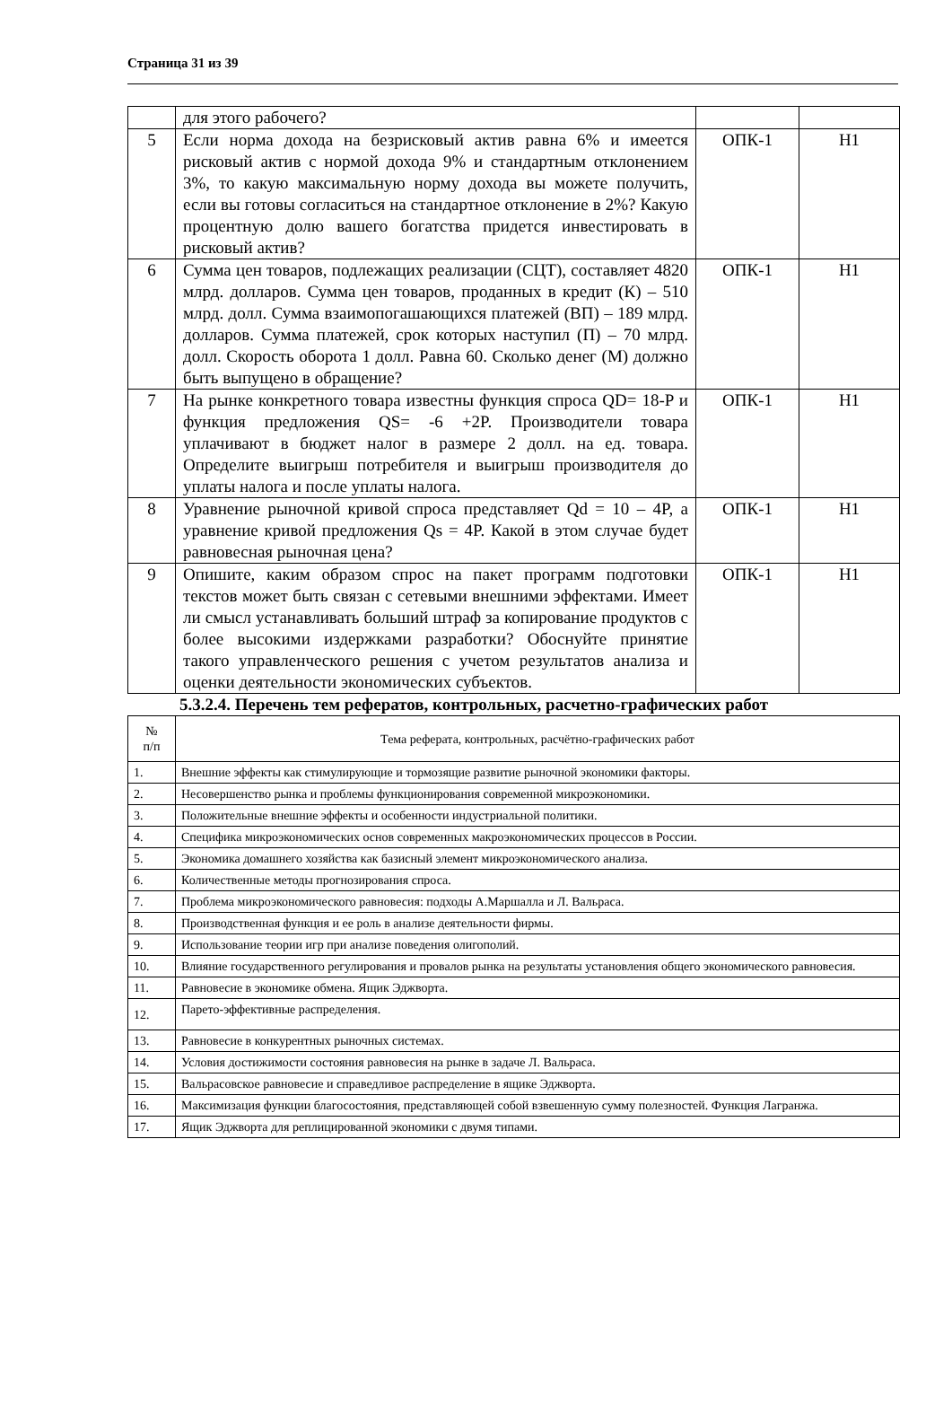Страница 31 из 39
| | для этого рабочего? | | |
| 5 | Если норма дохода на безрисковый актив равна 6% и имеется рисковый актив с нормой дохода 9% и стандартным отклонением 3%, то какую максимальную норму дохода вы можете получить, если вы готовы согласиться на стандартное отклонение в 2%? Какую процентную долю вашего богатства придется инвестировать в рисковый актив? | ОПК-1 | Н1 |
| 6 | Сумма цен товаров, подлежащих реализации (СЦТ), составляет 4820 млрд. долларов. Сумма цен товаров, проданных в кредит (К) – 510 млрд. долл. Сумма взаимопогашающихся платежей (ВП) – 189 млрд. долларов. Сумма платежей, срок которых наступил (П) – 70 млрд. долл. Скорость оборота 1 долл. Равна 60. Сколько денег (М) должно быть выпущено в обращение? | ОПК-1 | Н1 |
| 7 | На рынке конкретного товара известны функция спроса QD= 18-P и функция предложения QS= -6 +2P. Производители товара уплачивают в бюджет налог в размере 2 долл. на ед. товара. Определите выигрыш потребителя и выигрыш производителя до уплаты налога и после уплаты налога. | ОПК-1 | Н1 |
| 8 | Уравнение рыночной кривой спроса представляет Qd = 10 – 4P, а уравнение кривой предложения Qs = 4P. Какой в этом случае будет равновесная рыночная цена? | ОПК-1 | Н1 |
| 9 | Опишите, каким образом спрос на пакет программ подготовки текстов может быть связан с сетевыми внешними эффектами. Имеет ли смысл устанавливать больший штраф за копирование продуктов с более высокими издержками разработки? Обоснуйте принятие такого управленческого решения с учетом результатов анализа и оценки деятельности экономических субъектов. | ОПК-1 | Н1 |
5.3.2.4. Перечень тем рефератов, контрольных, расчетно-графических работ
| № п/п | Тема реферата, контрольных, расчётно-графических работ |
| --- | --- |
| 1. | Внешние эффекты как стимулирующие и тормозящие развитие рыночной экономики факторы. |
| 2. | Несовершенство рынка и проблемы функционирования современной микроэкономики. |
| 3. | Положительные внешние эффекты и особенности индустриальной политики. |
| 4. | Специфика микроэкономических основ современных макроэкономических процессов в России. |
| 5. | Экономика домашнего хозяйства как базисный элемент микроэкономического анализа. |
| 6. | Количественные методы прогнозирования спроса. |
| 7. | Проблема микроэкономического равновесия: подходы А.Маршалла и Л. Вальраса. |
| 8. | Производственная функция и ее роль в анализе деятельности фирмы. |
| 9. | Использование теории игр при анализе поведения олигополий. |
| 10. | Влияние государственного регулирования и провалов рынка на результаты установления общего экономического равновесия. |
| 11. | Равновесие в экономике обмена. Ящик Эджворта. |
| 12. | Парето-эффективные распределения. |
| 13. | Равновесие в конкурентных рыночных системах. |
| 14. | Условия достижимости состояния равновесия на рынке в задаче Л. Вальраса. |
| 15. | Вальрасовское равновесие и справедливое распределение в ящике Эджворта. |
| 16. | Максимизация функции благосостояния, представляющей собой взвешенную сумму полезностей. Функция Лагранжа. |
| 17. | Ящик Эджворта для реплицированной экономики с двумя типами. |